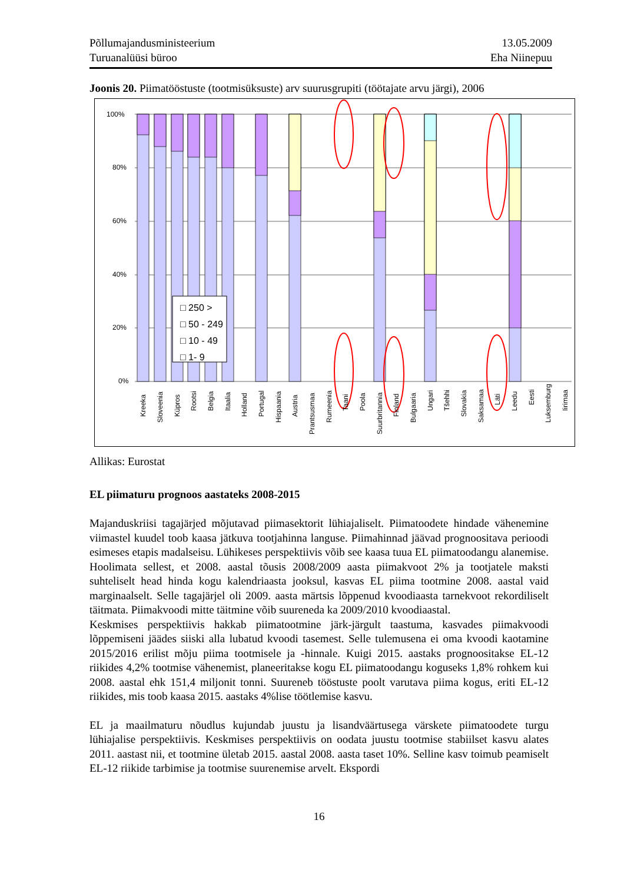Põllumajandusministeerium
Turuanalüüsi büroo
13.05.2009
Eha Niinepuu
Joonis 20. Piimatööstuste (tootmisüksuste) arv suurusgrupiti (töötajate arvu järgi), 2006
100%
80%
60%
40%
20%
0%
□ 250 >
□ 50 - 249
□ 10 - 49
□ 1- 9
Kreeka
Sloveenia
Küpros
Rootsi
Belgia
Itaalia
Holland
Portugal
Hispaania
Austria
Prantsusmaa
Rumeenia
Taani
Poola
Suurbritannia
Finland
Bulgaaria
Ungari
Tšehhi
Slovakia
Saksamaa
Läti
Leedu
Eesti
Luksemburg
Iirimaa
Allikas: Eurostat
EL piimaturu prognoos aastateks 2008-2015
Majanduskriisi tagajärjed mõjutavad piimasektorit lühiajaliselt. Piimatoodete hindade vähenemine viimastel kuudel toob kaasa jätkuva tootjahinna languse. Piimahinnad jäävad prognoositava perioodi esimeses etapis madalseisu. Lühikeses perspektiivis võib see kaasa tuua EL piimatoodangu alanemise. Hoolimata sellest, et 2008. aastal tõusis 2008/2009 aasta piimakvoot 2% ja tootjatele maksti suhteliselt head hinda kogu kalendriaasta jooksul, kasvas EL piima tootmine 2008. aastal vaid marginaalselt. Selle tagajärjel oli 2009. aasta märtsis lõppenud kvoodiaasta tarnekvoot rekordiliselt täitmata. Piimakvoodi mitte täitmine võib suureneda ka 2009/2010 kvoodiaastal.
Keskmises perspektiivis hakkab piimatootmine järk-järgult taastuma, kasvades piimakvoodi lõppemiseni jäädes siiski alla lubatud kvoodi tasemest. Selle tulemusena ei oma kvoodi kaotamine 2015/2016 erilist mõju piima tootmisele ja -hinnale. Kuigi 2015. aastaks prognoositakse EL-12 riikides 4,2% tootmise vähenemist, planeeritakse kogu EL piimatoodangu koguseks 1,8% rohkem kui 2008. aastal ehk 151,4 miljonit tonni. Suureneb tööstuste poolt varutava piima kogus, eriti EL-12 riikides, mis toob kaasa 2015. aastaks 4%lise töötlemise kasvu.
EL ja maailmaturu nõudlus kujundab juustu ja lisandväärtusega värskete piimatoodete turgu lühiajalise perspektiivis. Keskmises perspektiivis on oodata juustu tootmise stabiilset kasvu alates 2011. aastast nii, et tootmine ületab 2015. aastal 2008. aasta taset 10%. Selline kasv toimub peamiselt EL-12 riikide tarbimise ja tootmise suurenemise arvelt. Ekspordi
16